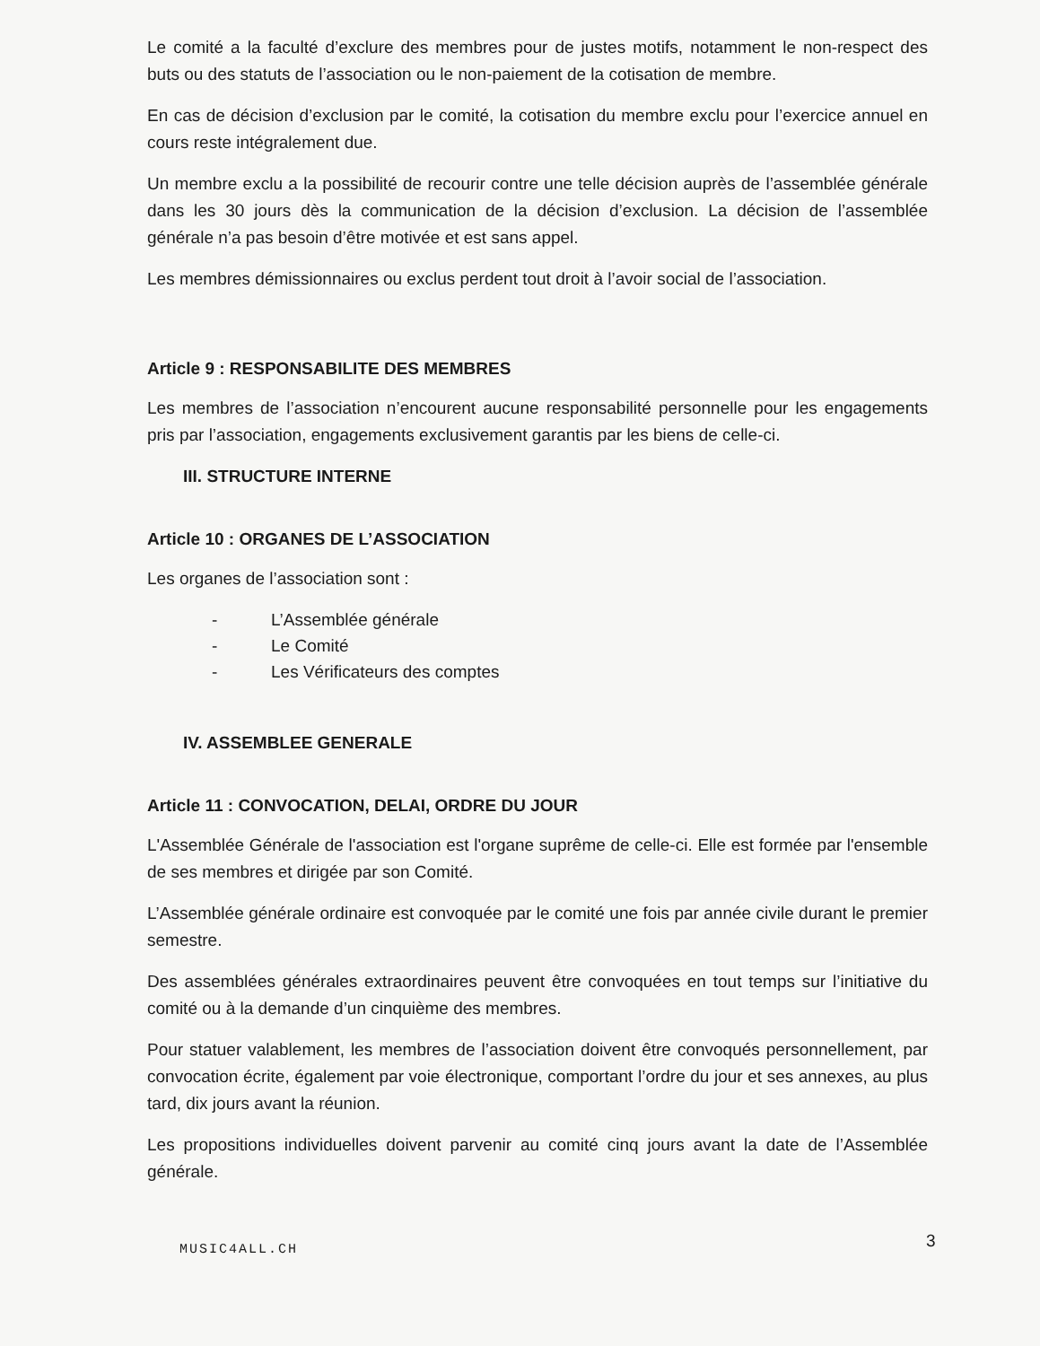Le comité a la faculté d’exclure des membres pour de justes motifs, notamment le non-respect des buts ou des statuts de l’association ou le non-paiement de la cotisation de membre.
En cas de décision d’exclusion par le comité, la cotisation du membre exclu pour l’exercice annuel en cours reste intégralement due.
Un membre exclu a la possibilité de recourir contre une telle décision auprès de l’assemblée générale dans les 30 jours dès la communication de la décision d’exclusion. La décision de l’assemblée générale n’a pas besoin d’être motivée et est sans appel.
Les membres démissionnaires ou exclus perdent tout droit à l’avoir social de l’association.
Article 9 : RESPONSABILITE DES MEMBRES
Les membres de l’association n’encourent aucune responsabilité personnelle pour les engagements pris par l’association, engagements exclusivement garantis par les biens de celle-ci.
III. STRUCTURE INTERNE
Article 10 : ORGANES DE L’ASSOCIATION
Les organes de l’association sont :
- L’Assemblée générale
- Le Comité
- Les Vérificateurs des comptes
IV. ASSEMBLEE GENERALE
Article 11 : CONVOCATION, DELAI, ORDRE DU JOUR
L'Assemblée Générale de l'association est l'organe suprême de celle-ci. Elle est formée par l'ensemble de ses membres et dirigée par son Comité.
L’Assemblée générale ordinaire est convoquée par le comité une fois par année civile durant le premier semestre.
Des assemblées générales extraordinaires peuvent être convoquées en tout temps sur l’initiative du comité ou à la demande d’un cinquième des membres.
Pour statuer valablement, les membres de l’association doivent être convoqués personnellement, par convocation écrite, également par voie électronique, comportant l’ordre du jour et ses annexes, au plus tard, dix jours avant la réunion.
Les propositions individuelles doivent parvenir au comité cinq jours avant la date de l’Assemblée générale.
MUSIC4ALL.CH 3